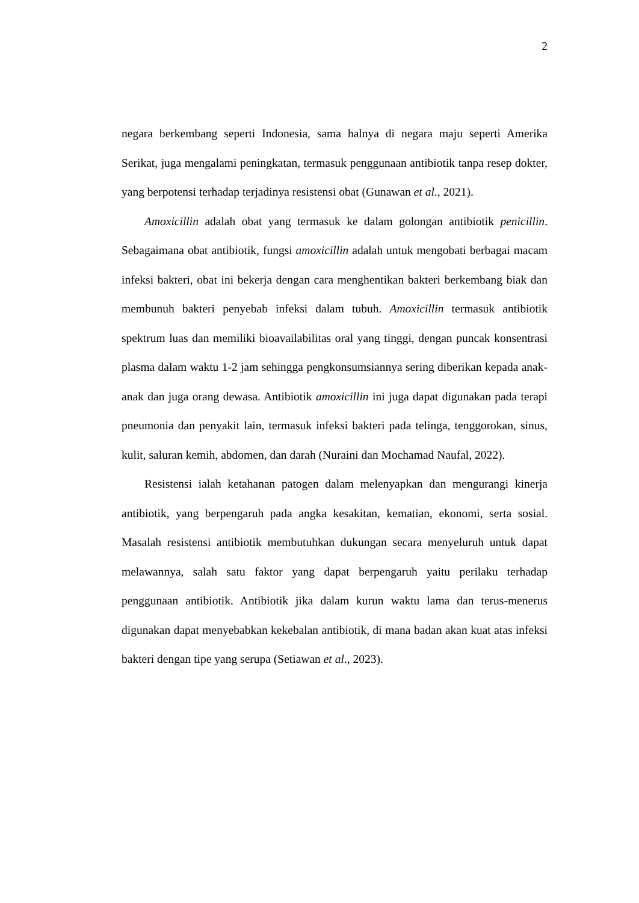2
negara berkembang seperti Indonesia, sama halnya di negara maju seperti Amerika Serikat, juga mengalami peningkatan, termasuk penggunaan antibiotik tanpa resep dokter, yang berpotensi terhadap terjadinya resistensi obat (Gunawan et al., 2021).
Amoxicillin adalah obat yang termasuk ke dalam golongan antibiotik penicillin. Sebagaimana obat antibiotik, fungsi amoxicillin adalah untuk mengobati berbagai macam infeksi bakteri, obat ini bekerja dengan cara menghentikan bakteri berkembang biak dan membunuh bakteri penyebab infeksi dalam tubuh. Amoxicillin termasuk antibiotik spektrum luas dan memiliki bioavailabilitas oral yang tinggi, dengan puncak konsentrasi plasma dalam waktu 1-2 jam sehingga pengkonsumsiannya sering diberikan kepada anak-anak dan juga orang dewasa. Antibiotik amoxicillin ini juga dapat digunakan pada terapi pneumonia dan penyakit lain, termasuk infeksi bakteri pada telinga, tenggorokan, sinus, kulit, saluran kemih, abdomen, dan darah (Nuraini dan Mochamad Naufal, 2022).
Resistensi ialah ketahanan patogen dalam melenyapkan dan mengurangi kinerja antibiotik, yang berpengaruh pada angka kesakitan, kematian, ekonomi, serta sosial. Masalah resistensi antibiotik membutuhkan dukungan secara menyeluruh untuk dapat melawannya, salah satu faktor yang dapat berpengaruh yaitu perilaku terhadap penggunaan antibiotik. Antibiotik jika dalam kurun waktu lama dan terus-menerus digunakan dapat menyebabkan kekebalan antibiotik, di mana badan akan kuat atas infeksi bakteri dengan tipe yang serupa (Setiawan et al., 2023).